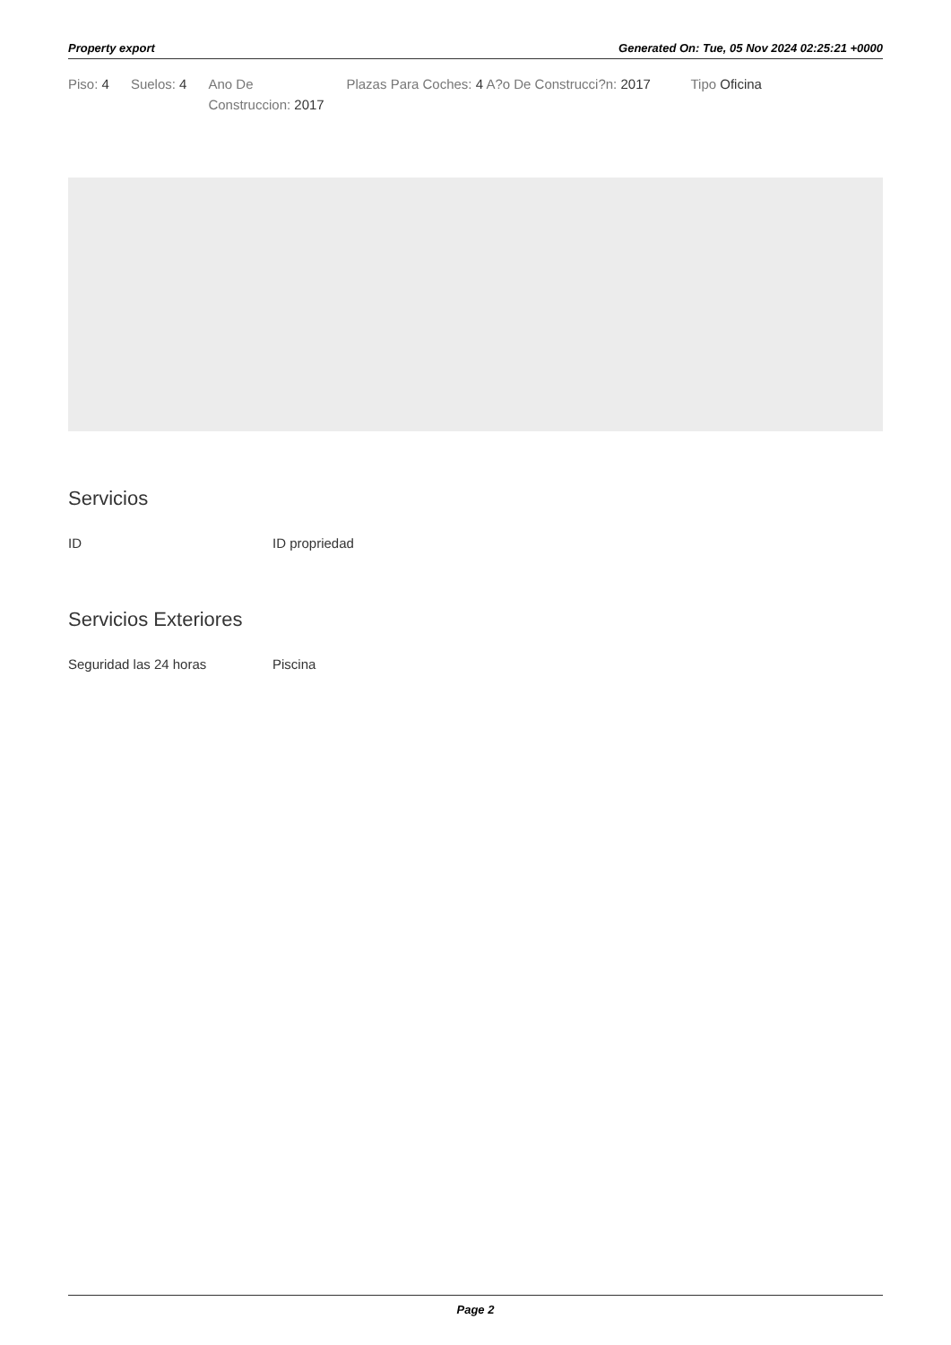Property export Generated On: Tue, 05 Nov 2024 02:25:21 +0000
Piso: 4 Suelos: 4 Ano De Construccion: 2017
Plazas Para Coches: 4 A?o De Construcci?n: 2017
Tipo Oficina
Servicios
ID ID propriedad
Servicios Exteriores
Seguridad las 24 horas Piscina
Page 2